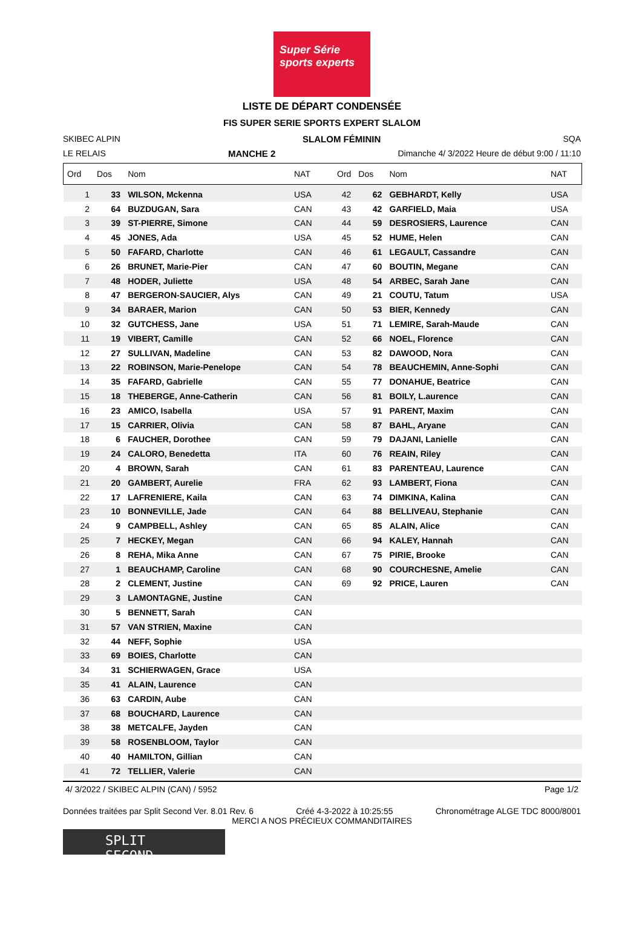Super Série sports experts
LISTE DE DÉPART CONDENSÉE
FIS SUPER SERIE SPORTS EXPERT SLALOM
SKIBEC ALPIN SLALOM FÉMININ SQA
LE RELAIS MANCHE 2 Dimanche 4/ 3/2022 Heure de début 9:00 / 11:10
| Ord | Dos | Nom | NAT | Ord | Dos | Nom | NAT |
| --- | --- | --- | --- | --- | --- | --- | --- |
| 1 | 33 | WILSON, Mckenna | USA | 42 | 62 | GEBHARDT, Kelly | USA |
| 2 | 64 | BUZDUGAN, Sara | CAN | 43 | 42 | GARFIELD, Maia | USA |
| 3 | 39 | ST-PIERRE, Simone | CAN | 44 | 59 | DESROSIERS, Laurence | CAN |
| 4 | 45 | JONES, Ada | USA | 45 | 52 | HUME, Helen | CAN |
| 5 | 50 | FAFARD, Charlotte | CAN | 46 | 61 | LEGAULT, Cassandre | CAN |
| 6 | 26 | BRUNET, Marie-Pier | CAN | 47 | 60 | BOUTIN, Megane | CAN |
| 7 | 48 | HODER, Juliette | USA | 48 | 54 | ARBEC, Sarah Jane | CAN |
| 8 | 47 | BERGERON-SAUCIER, Alys | CAN | 49 | 21 | COUTU, Tatum | USA |
| 9 | 34 | BARAER, Marion | CAN | 50 | 53 | BIER, Kennedy | CAN |
| 10 | 32 | GUTCHESS, Jane | USA | 51 | 71 | LEMIRE, Sarah-Maude | CAN |
| 11 | 19 | VIBERT, Camille | CAN | 52 | 66 | NOEL, Florence | CAN |
| 12 | 27 | SULLIVAN, Madeline | CAN | 53 | 82 | DAWOOD, Nora | CAN |
| 13 | 22 | ROBINSON, Marie-Penelope | CAN | 54 | 78 | BEAUCHEMIN, Anne-Sophi | CAN |
| 14 | 35 | FAFARD, Gabrielle | CAN | 55 | 77 | DONAHUE, Beatrice | CAN |
| 15 | 18 | THEBERGE, Anne-Catherin | CAN | 56 | 81 | BOILY, L.aurence | CAN |
| 16 | 23 | AMICO, Isabella | USA | 57 | 91 | PARENT, Maxim | CAN |
| 17 | 15 | CARRIER, Olivia | CAN | 58 | 87 | BAHL, Aryane | CAN |
| 18 | 6 | FAUCHER, Dorothee | CAN | 59 | 79 | DAJANI, Lanielle | CAN |
| 19 | 24 | CALORO, Benedetta | ITA | 60 | 76 | REAIN, Riley | CAN |
| 20 | 4 | BROWN, Sarah | CAN | 61 | 83 | PARENTEAU, Laurence | CAN |
| 21 | 20 | GAMBERT, Aurelie | FRA | 62 | 93 | LAMBERT, Fiona | CAN |
| 22 | 17 | LAFRENIERE, Kaila | CAN | 63 | 74 | DIMKINA, Kalina | CAN |
| 23 | 10 | BONNEVILLE, Jade | CAN | 64 | 88 | BELLIVEAU, Stephanie | CAN |
| 24 | 9 | CAMPBELL, Ashley | CAN | 65 | 85 | ALAIN, Alice | CAN |
| 25 | 7 | HECKEY, Megan | CAN | 66 | 94 | KALEY, Hannah | CAN |
| 26 | 8 | REHA, Mika Anne | CAN | 67 | 75 | PIRIE, Brooke | CAN |
| 27 | 1 | BEAUCHAMP, Caroline | CAN | 68 | 90 | COURCHESNE, Amelie | CAN |
| 28 | 2 | CLEMENT, Justine | CAN | 69 | 92 | PRICE, Lauren | CAN |
| 29 | 3 | LAMONTAGNE, Justine | CAN | | | | |
| 30 | 5 | BENNETT, Sarah | CAN | | | | |
| 31 | 57 | VAN STRIEN, Maxine | CAN | | | | |
| 32 | 44 | NEFF, Sophie | USA | | | | |
| 33 | 69 | BOIES, Charlotte | CAN | | | | |
| 34 | 31 | SCHIERWAGEN, Grace | USA | | | | |
| 35 | 41 | ALAIN, Laurence | CAN | | | | |
| 36 | 63 | CARDIN, Aube | CAN | | | | |
| 37 | 68 | BOUCHARD, Laurence | CAN | | | | |
| 38 | 38 | METCALFE, Jayden | CAN | | | | |
| 39 | 58 | ROSENBLOOM, Taylor | CAN | | | | |
| 40 | 40 | HAMILTON, Gillian | CAN | | | | |
| 41 | 72 | TELLIER, Valerie | CAN | | | | |
4/ 3/2022 / SKIBEC ALPIN (CAN) / 5952 Page 1/2
Données traitées par Split Second Ver. 8.01 Rev. 6 Créé 4-3-2022 à 10:25:55 Chronométrage ALGE TDC 8000/8001
MERCI A NOS PRÉCIEUX COMMANDITAIRES
SPLIT SECOND